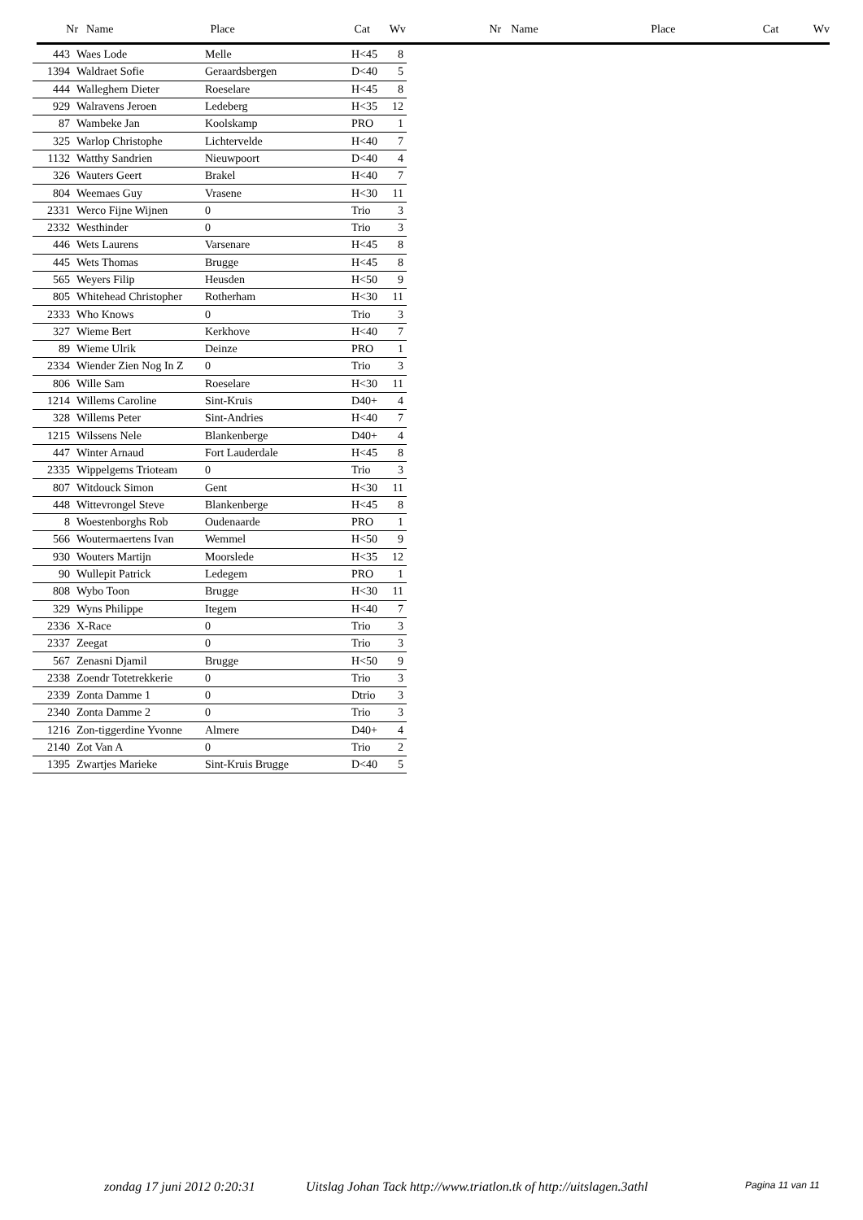Nr Name Place Cat Wv Nr Name Place Cat Wv
| 443 | Waes Lode | Melle | H<45 | 8 |
| 1394 | Waldraet Sofie | Geraardsbergen | D<40 | 5 |
| 444 | Walleghem Dieter | Roeselare | H<45 | 8 |
| 929 | Walravens Jeroen | Ledeberg | H<35 | 12 |
| 87 | Wambeke Jan | Koolskamp | PRO | 1 |
| 325 | Warlop Christophe | Lichtervelde | H<40 | 7 |
| 1132 | Watthy Sandrien | Nieuwpoort | D<40 | 4 |
| 326 | Wauters Geert | Brakel | H<40 | 7 |
| 804 | Weemaes Guy | Vrasene | H<30 | 11 |
| 2331 | Werco Fijne Wijnen | 0 | Trio | 3 |
| 2332 | Westhinder | 0 | Trio | 3 |
| 446 | Wets Laurens | Varsenare | H<45 | 8 |
| 445 | Wets Thomas | Brugge | H<45 | 8 |
| 565 | Weyers Filip | Heusden | H<50 | 9 |
| 805 | Whitehead Christopher | Rotherham | H<30 | 11 |
| 2333 | Who Knows | 0 | Trio | 3 |
| 327 | Wieme Bert | Kerkhove | H<40 | 7 |
| 89 | Wieme Ulrik | Deinze | PRO | 1 |
| 2334 | Wiender Zien Nog In Z | 0 | Trio | 3 |
| 806 | Wille Sam | Roeselare | H<30 | 11 |
| 1214 | Willems Caroline | Sint-Kruis | D40+ | 4 |
| 328 | Willems Peter | Sint-Andries | H<40 | 7 |
| 1215 | Wilssens Nele | Blankenberge | D40+ | 4 |
| 447 | Winter Arnaud | Fort Lauderdale | H<45 | 8 |
| 2335 | Wippelgems Trioteam | 0 | Trio | 3 |
| 807 | Witdouck Simon | Gent | H<30 | 11 |
| 448 | Wittevrongel Steve | Blankenberge | H<45 | 8 |
| 8 | Woestenborghs Rob | Oudenaarde | PRO | 1 |
| 566 | Woutermaertens Ivan | Wemmel | H<50 | 9 |
| 930 | Wouters Martijn | Moorslede | H<35 | 12 |
| 90 | Wullepit Patrick | Ledegem | PRO | 1 |
| 808 | Wybo Toon | Brugge | H<30 | 11 |
| 329 | Wyns Philippe | Itegem | H<40 | 7 |
| 2336 | X-Race | 0 | Trio | 3 |
| 2337 | Zeegat | 0 | Trio | 3 |
| 567 | Zenasni Djamil | Brugge | H<50 | 9 |
| 2338 | Zoendr Totetrekkerie | 0 | Trio | 3 |
| 2339 | Zonta Damme 1 | 0 | Dtrio | 3 |
| 2340 | Zonta Damme 2 | 0 | Trio | 3 |
| 1216 | Zon-tiggerdine Yvonne | Almere | D40+ | 4 |
| 2140 | Zot Van A | 0 | Trio | 2 |
| 1395 | Zwartjes Marieke | Sint-Kruis Brugge | D<40 | 5 |
zondag 17 juni 2012 0:20:31 Uitslag Johan Tack http://www.triatlon.tk of http://uitslagen.3athl Pagina 11 van 11